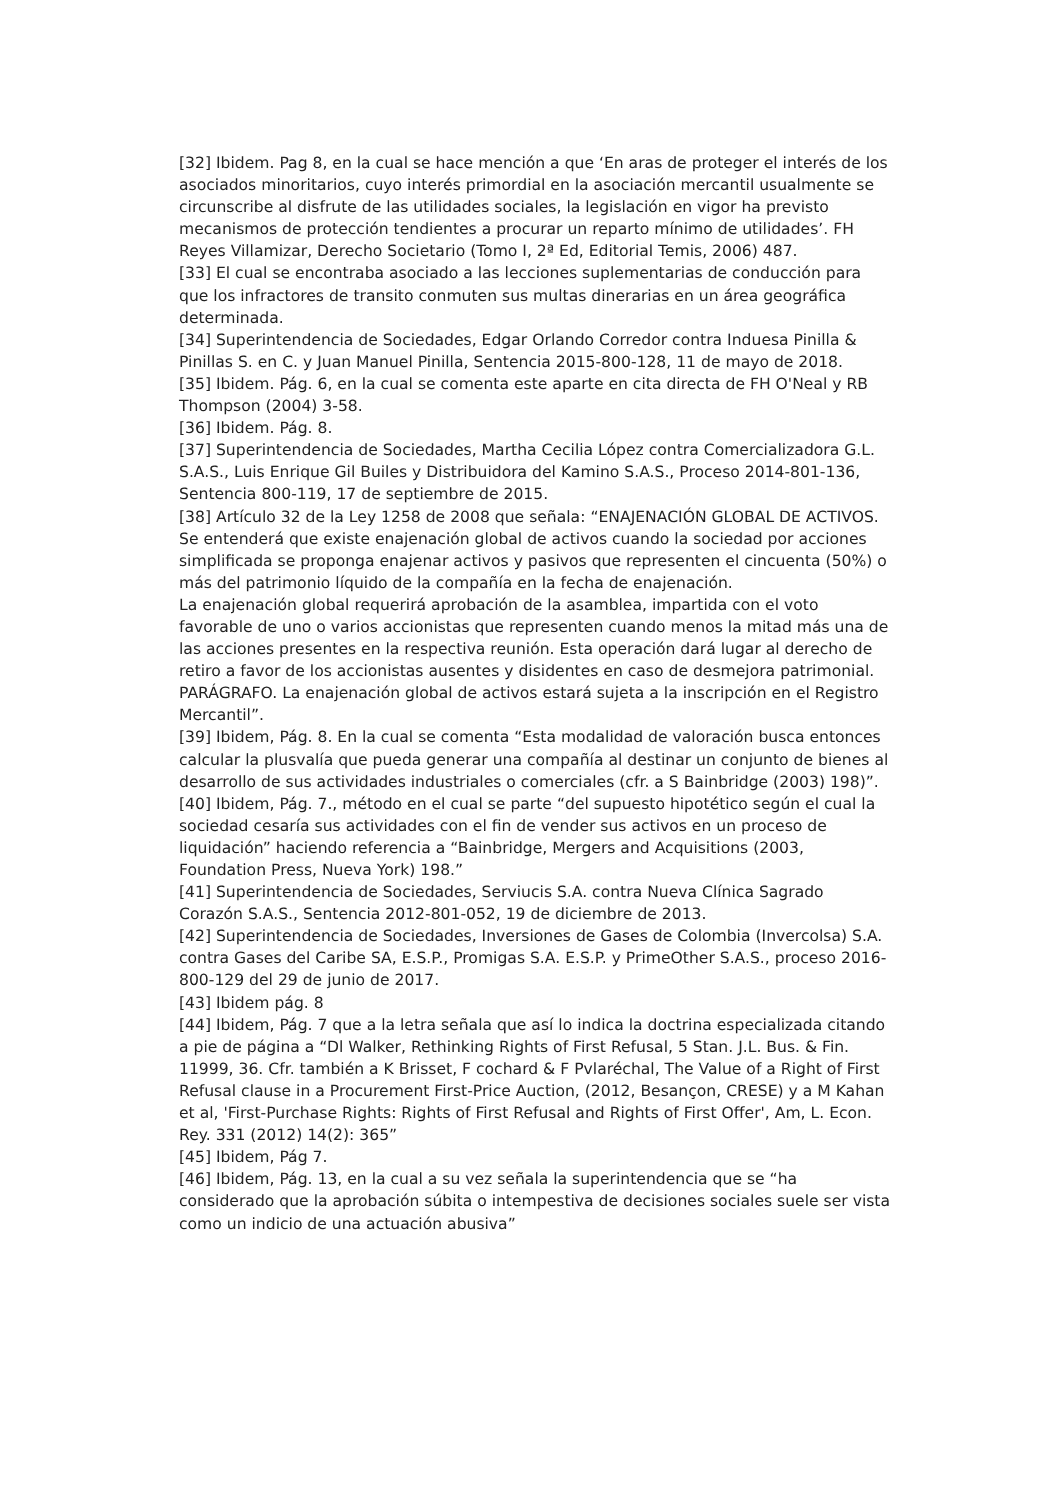[32] Ibidem. Pag 8, en la cual se hace mención a que ‘En aras de proteger el interés de los asociados minoritarios, cuyo interés primordial en la asociación mercantil usualmente se circunscribe al disfrute de las utilidades sociales, la legislación en vigor ha previsto mecanismos de protección tendientes a procurar un reparto mínimo de utilidades’. FH Reyes Villamizar, Derecho Societario (Tomo I, 2ª Ed, Editorial Temis, 2006) 487.
[33] El cual se encontraba asociado a las lecciones suplementarias de conducción para que los infractores de transito conmuten sus multas dinerarias en un área geográfica determinada.
[34] Superintendencia de Sociedades, Edgar Orlando Corredor contra Induesa Pinilla & Pinillas S. en C. y Juan Manuel Pinilla, Sentencia 2015-800-128, 11 de mayo de 2018.
[35] Ibidem. Pág. 6, en la cual se comenta este aparte en cita directa de FH O'Neal y RB Thompson (2004) 3-58.
[36] Ibidem. Pág. 8.
[37] Superintendencia de Sociedades, Martha Cecilia López contra Comercializadora G.L. S.A.S., Luis Enrique Gil Builes y Distribuidora del Kamino S.A.S., Proceso 2014-801-136, Sentencia 800-119, 17 de septiembre de 2015.
[38] Artículo 32 de la Ley 1258 de 2008 que señala: “ENAJENACIÓN GLOBAL DE ACTIVOS. Se entenderá que existe enajenación global de activos cuando la sociedad por acciones simplificada se proponga enajenar activos y pasivos que representen el cincuenta (50%) o más del patrimonio líquido de la compañía en la fecha de enajenación.
La enajenación global requerirá aprobación de la asamblea, impartida con el voto favorable de uno o varios accionistas que representen cuando menos la mitad más una de las acciones presentes en la respectiva reunión. Esta operación dará lugar al derecho de retiro a favor de los accionistas ausentes y disidentes en caso de desmejora patrimonial.
PARÁGRAFO. La enajenación global de activos estará sujeta a la inscripción en el Registro Mercantil”.
[39] Ibidem, Pág. 8. En la cual se comenta “Esta modalidad de valoración busca entonces calcular la plusvalía que pueda generar una compañía al destinar un conjunto de bienes al desarrollo de sus actividades industriales o comerciales (cfr. a S Bainbridge (2003) 198)”.
[40] Ibidem, Pág. 7., método en el cual se parte “del supuesto hipotético según el cual la sociedad cesaría sus actividades con el fin de vender sus activos en un proceso de liquidación” haciendo referencia a “Bainbridge, Mergers and Acquisitions (2003, Foundation Press, Nueva York) 198.”
[41] Superintendencia de Sociedades, Serviucis S.A. contra Nueva Clínica Sagrado Corazón S.A.S., Sentencia 2012-801-052, 19 de diciembre de 2013.
[42] Superintendencia de Sociedades, Inversiones de Gases de Colombia (Invercolsa) S.A. contra Gases del Caribe SA, E.S.P., Promigas S.A. E.S.P. y PrimeOther S.A.S., proceso 2016-800-129 del 29 de junio de 2017.
[43] Ibidem pág. 8
[44] Ibidem, Pág. 7 que a la letra señala que así lo indica la doctrina especializada citando a pie de página a “Dl Walker, Rethinking Rights of First Refusal, 5 Stan. J.L. Bus. & Fin. 11999, 36. Cfr. también a K Brisset, F cochard & F Pvlaréchal, The Value of a Right of First Refusal clause in a Procurement First-Price Auction, (2012, Besançon, CRESE) y a M Kahan et al, 'First-Purchase Rights: Rights of First Refusal and Rights of First Offer', Am, L. Econ. Rey. 331 (2012) 14(2): 365”
[45] Ibidem, Pág 7.
[46] Ibidem, Pág. 13, en la cual a su vez señala la superintendencia que se “ha considerado que la aprobación súbita o intempestiva de decisiones sociales suele ser vista como un indicio de una actuación abusiva”